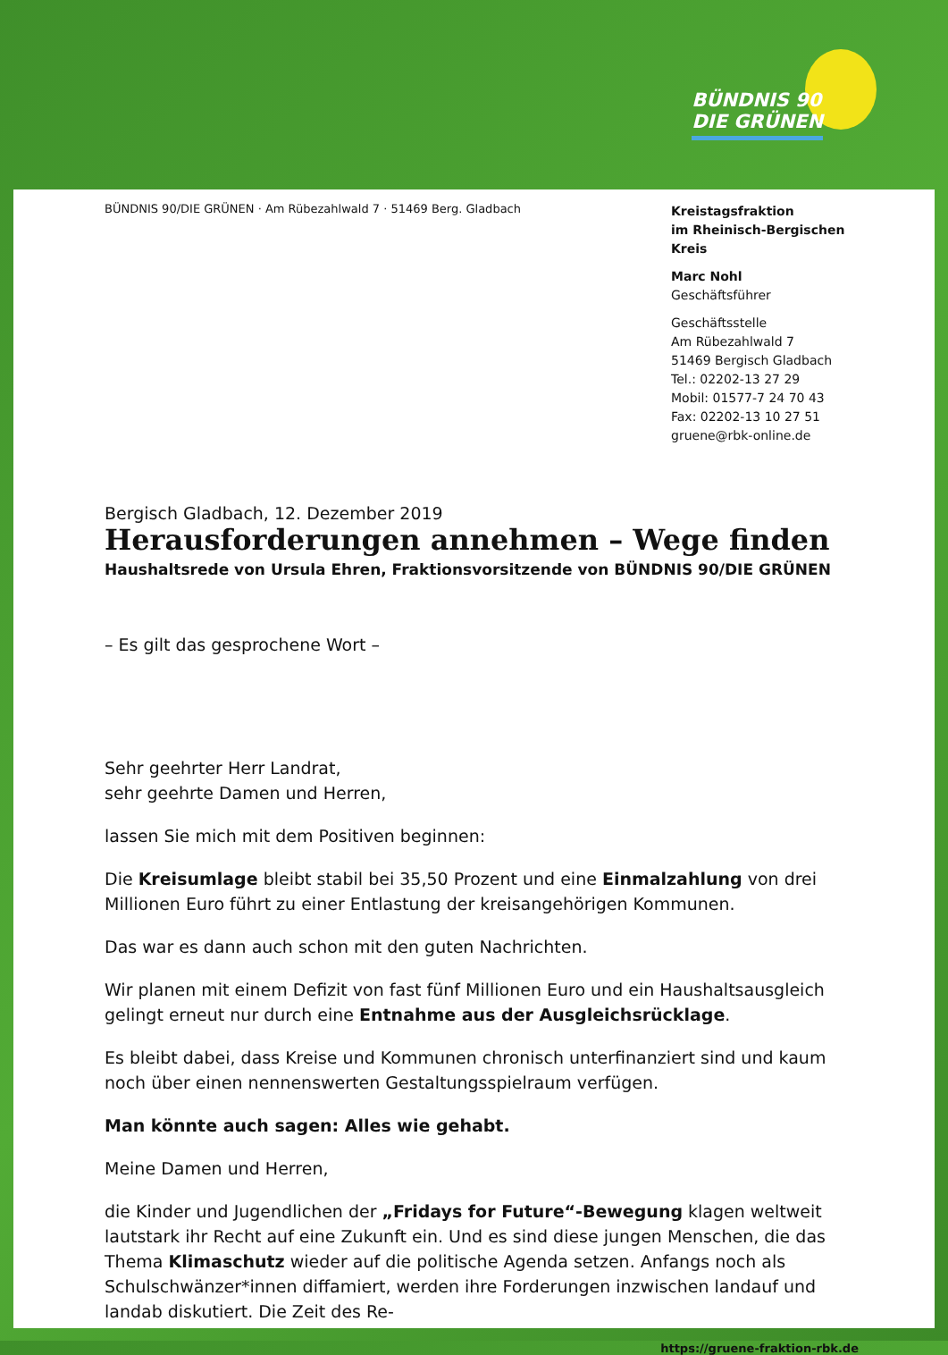BÜNDNIS 90
DIE GRÜNEN
BÜNDNIS 90/DIE GRÜNEN · Am Rübezahlwald 7 · 51469 Berg. Gladbach
Kreistagsfraktion
im Rheinisch-Bergischen Kreis
Marc Nohl
Geschäftsführer
Geschäftsstelle
Am Rübezahlwald 7
51469 Bergisch Gladbach
Tel.: 02202-13 27 29
Mobil: 01577-7 24 70 43
Fax: 02202-13 10 27 51
gruene@rbk-online.de
Bergisch Gladbach, 12. Dezember 2019
Herausforderungen annehmen – Wege finden
Haushaltsrede von Ursula Ehren, Fraktionsvorsitzende von BÜNDNIS 90/DIE GRÜNEN
– Es gilt das gesprochene Wort –
Sehr geehrter Herr Landrat,
sehr geehrte Damen und Herren,
lassen Sie mich mit dem Positiven beginnen:
Die Kreisumlage bleibt stabil bei 35,50 Prozent und eine Einmalzahlung von drei Millionen Euro führt zu einer Entlastung der kreisangehörigen Kommunen.
Das war es dann auch schon mit den guten Nachrichten.
Wir planen mit einem Defizit von fast fünf Millionen Euro und ein Haushaltsausgleich gelingt erneut nur durch eine Entnahme aus der Ausgleichsrücklage.
Es bleibt dabei, dass Kreise und Kommunen chronisch unterfinanziert sind und kaum noch über einen nennenswerten Gestaltungsspielraum verfügen.
Man könnte auch sagen: Alles wie gehabt.
Meine Damen und Herren,
die Kinder und Jugendlichen der „Fridays for Future“-Bewegung klagen weltweit lautstark ihr Recht auf eine Zukunft ein. Und es sind diese jungen Menschen, die das Thema Klimaschutz wieder auf die politische Agenda setzen. Anfangs noch als Schulschwänzer*innen diffamiert, werden ihre Forderungen inzwischen landauf und landab diskutiert. Die Zeit des Re-
https://gruene-fraktion-rbk.de